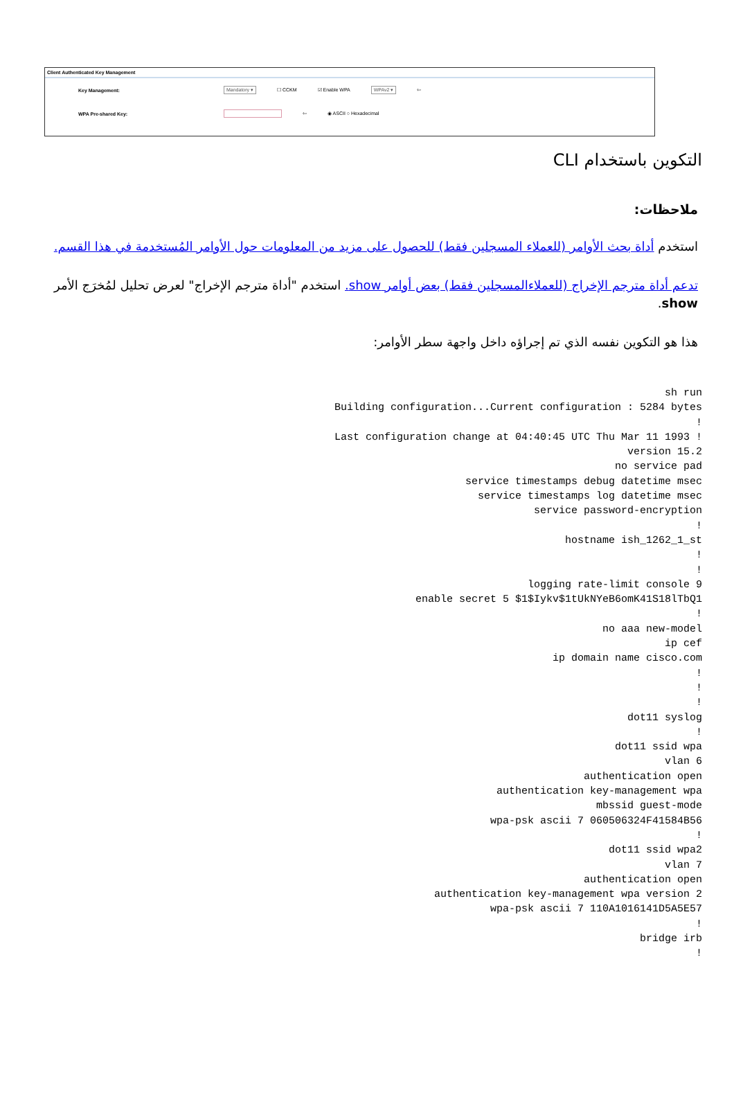Client Authenticated Key Management
Key Management: Mandatory ▾ ☐ CCKM ☑ Enable WPA WPAv2 ▾ ⇦
WPA Pre-shared Key: ⇦ ◉ ASCII ○ Hexadecimal
التكوين باستخدام CLI
ملاحظات:
استخدم أداة بحث الأوامر (للعملاء المسجلين فقط) للحصول على مزيد من المعلومات حول الأوامر المُستخدمة في هذا القسم.
تدعم أداة مترجم الإخراج (للعملاءالمسجلين فقط) بعض أوامر show. استخدم "أداة مترجم الإخراج" لعرض تحليل لمُخرَج الأمر show.
هذا هو التكوين نفسه الذي تم إجراؤه داخل واجهة سطر الأوامر:
sh run
Building configuration...Current configuration : 5284 bytes
!
Last configuration change at 04:40:45 UTC Thu Mar 11 1993 !
version 15.2
no service pad
service timestamps debug datetime msec
service timestamps log datetime msec
service password-encryption
!
hostname ish_1262_1_st
!
!
logging rate-limit console 9
enable secret 5 $1$Iykv$1tUkNYeB6omK41S18lTbQ1
!
no aaa new-model
ip cef
ip domain name cisco.com
!
!
!
dot11 syslog
!
dot11 ssid wpa
vlan 6
authentication open
authentication key-management wpa
mbssid guest-mode
wpa-psk ascii 7 060506324F41584B56
!
dot11 ssid wpa2
vlan 7
authentication open
authentication key-management wpa version 2
wpa-psk ascii 7 110A1016141D5A5E57
!
bridge irb
!